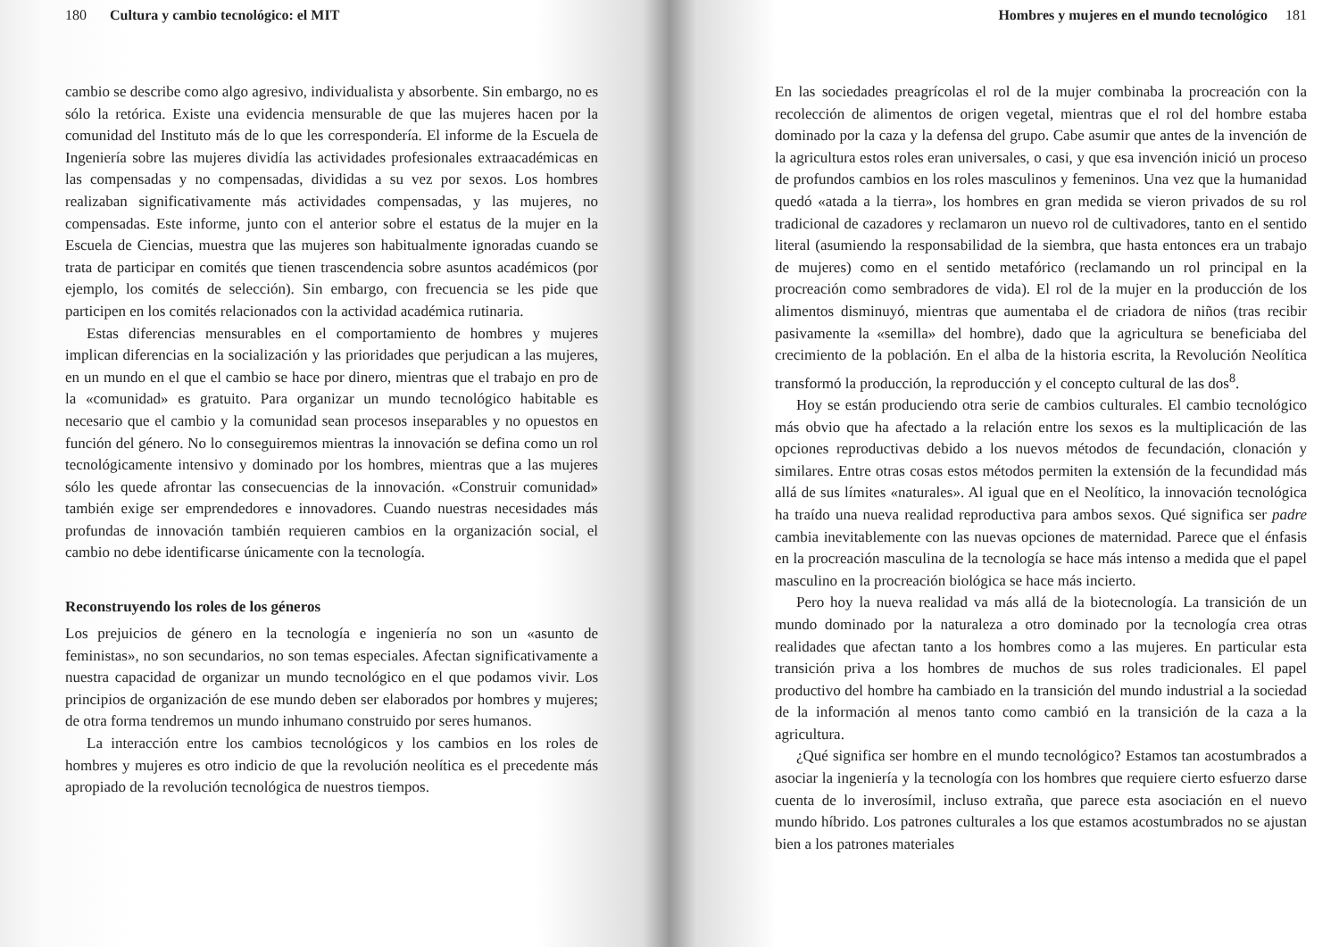180 Cultura y cambio tecnológico: el MIT
cambio se describe como algo agresivo, individualista y absorbente. Sin embargo, no es sólo la retórica. Existe una evidencia mensurable de que las mujeres hacen por la comunidad del Instituto más de lo que les correspondería. El informe de la Escuela de Ingeniería sobre las mujeres dividía las actividades profesionales extraacadémicas en las compensadas y no compensadas, divididas a su vez por sexos. Los hombres realizaban significativamente más actividades compensadas, y las mujeres, no compensadas. Este informe, junto con el anterior sobre el estatus de la mujer en la Escuela de Ciencias, muestra que las mujeres son habitualmente ignoradas cuando se trata de participar en comités que tienen trascendencia sobre asuntos académicos (por ejemplo, los comités de selección). Sin embargo, con frecuencia se les pide que participen en los comités relacionados con la actividad académica rutinaria.
Estas diferencias mensurables en el comportamiento de hombres y mujeres implican diferencias en la socialización y las prioridades que perjudican a las mujeres, en un mundo en el que el cambio se hace por dinero, mientras que el trabajo en pro de la «comunidad» es gratuito. Para organizar un mundo tecnológico habitable es necesario que el cambio y la comunidad sean procesos inseparables y no opuestos en función del género. No lo conseguiremos mientras la innovación se defina como un rol tecnológicamente intensivo y dominado por los hombres, mientras que a las mujeres sólo les quede afrontar las consecuencias de la innovación. «Construir comunidad» también exige ser emprendedores e innovadores. Cuando nuestras necesidades más profundas de innovación también requieren cambios en la organización social, el cambio no debe identificarse únicamente con la tecnología.
Reconstruyendo los roles de los géneros
Los prejuicios de género en la tecnología e ingeniería no son un «asunto de feministas», no son secundarios, no son temas especiales. Afectan significativamente a nuestra capacidad de organizar un mundo tecnológico en el que podamos vivir. Los principios de organización de ese mundo deben ser elaborados por hombres y mujeres; de otra forma tendremos un mundo inhumano construido por seres humanos.
La interacción entre los cambios tecnológicos y los cambios en los roles de hombres y mujeres es otro indicio de que la revolución neolítica es el precedente más apropiado de la revolución tecnológica de nuestros tiempos.
Hombres y mujeres en el mundo tecnológico 181
En las sociedades preagrícolas el rol de la mujer combinaba la procreación con la recolección de alimentos de origen vegetal, mientras que el rol del hombre estaba dominado por la caza y la defensa del grupo. Cabe asumir que antes de la invención de la agricultura estos roles eran universales, o casi, y que esa invención inició un proceso de profundos cambios en los roles masculinos y femeninos. Una vez que la humanidad quedó «atada a la tierra», los hombres en gran medida se vieron privados de su rol tradicional de cazadores y reclamaron un nuevo rol de cultivadores, tanto en el sentido literal (asumiendo la responsabilidad de la siembra, que hasta entonces era un trabajo de mujeres) como en el sentido metafórico (reclamando un rol principal en la procreación como sembradores de vida). El rol de la mujer en la producción de los alimentos disminuyó, mientras que aumentaba el de criadora de niños (tras recibir pasivamente la «semilla» del hombre), dado que la agricultura se beneficiaba del crecimiento de la población. En el alba de la historia escrita, la Revolución Neolítica transformó la producción, la reproducción y el concepto cultural de las dos<sup>8</sup>.
Hoy se están produciendo otra serie de cambios culturales. El cambio tecnológico más obvio que ha afectado a la relación entre los sexos es la multiplicación de las opciones reproductivas debido a los nuevos métodos de fecundación, clonación y similares. Entre otras cosas estos métodos permiten la extensión de la fecundidad más allá de sus límites «naturales». Al igual que en el Neolítico, la innovación tecnológica ha traído una nueva realidad reproductiva para ambos sexos. Qué significa ser padre cambia inevitablemente con las nuevas opciones de maternidad. Parece que el énfasis en la procreación masculina de la tecnología se hace más intenso a medida que el papel masculino en la procreación biológica se hace más incierto.
Pero hoy la nueva realidad va más allá de la biotecnología. La transición de un mundo dominado por la naturaleza a otro dominado por la tecnología crea otras realidades que afectan tanto a los hombres como a las mujeres. En particular esta transición priva a los hombres de muchos de sus roles tradicionales. El papel productivo del hombre ha cambiado en la transición del mundo industrial a la sociedad de la información al menos tanto como cambió en la transición de la caza a la agricultura.
¿Qué significa ser hombre en el mundo tecnológico? Estamos tan acostumbrados a asociar la ingeniería y la tecnología con los hombres que requiere cierto esfuerzo darse cuenta de lo inverosímil, incluso extraña, que parece esta asociación en el nuevo mundo híbrido. Los patrones culturales a los que estamos acostumbrados no se ajustan bien a los patrones materiales